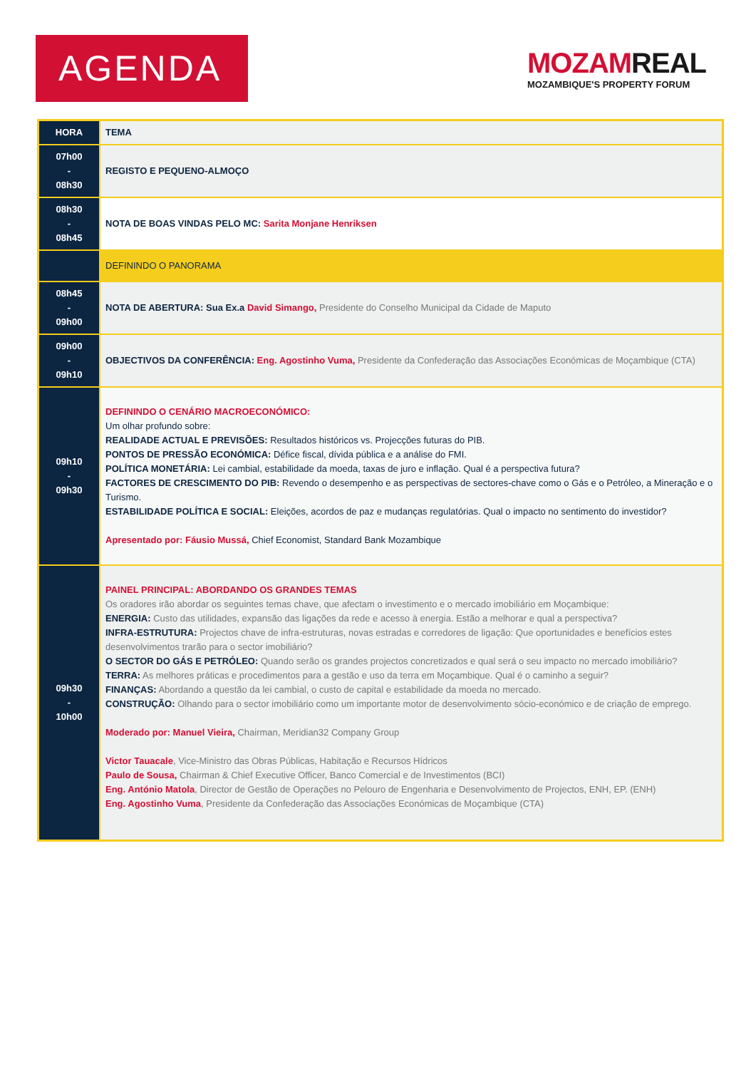AGENDA
MOZAMREAL
MOZAMBIQUE'S PROPERTY FORUM
| HORA | TEMA |
| --- | --- |
| 07h00 - 08h30 | REGISTO E PEQUENO-ALMOÇO |
| 08h30 - 08h45 | NOTA DE BOAS VINDAS PELO MC: Sarita Monjane Henriksen |
| | DEFININDO O PANORAMA |
| 08h45 - 09h00 | NOTA DE ABERTURA: Sua Ex.a David Simango, Presidente do Conselho Municipal da Cidade de Maputo |
| 09h00 - 09h10 | OBJECTIVOS DA CONFERÊNCIA: Eng. Agostinho Vuma, Presidente da Confederação das Associações Económicas de Moçambique (CTA) |
| 09h10 - 09h30 | DEFININDO O CENÁRIO MACROECONÓMICO: Um olhar profundo sobre: REALIDADE ACTUAL E PREVISÕES: Resultados históricos vs. Projecções futuras do PIB. PONTOS DE PRESSÃO ECONÓMICA: Défice fiscal, dívida pública e a análise do FMI. POLÍTICA MONETÁRIA: Lei cambial, estabilidade da moeda, taxas de juro e inflação. Qual é a perspectiva futura? FACTORES DE CRESCIMENTO DO PIB: Revendo o desempenho e as perspectivas de sectores-chave como o Gás e o Petróleo, a Mineração e o Turismo. ESTABILIDADE POLÍTICA E SOCIAL: Eleições, acordos de paz e mudanças regulatórias. Qual o impacto no sentimento do investidor? Apresentado por: Fáusio Mussá, Chief Economist, Standard Bank Mozambique |
| 09h30 - 10h00 | PAINEL PRINCIPAL: ABORDANDO OS GRANDES TEMAS Os oradores irão abordar os seguintes temas chave, que afectam o investimento e o mercado imobiliário em Moçambique: ENERGIA: Custo das utilidades, expansão das ligações da rede e acesso à energia. Estão a melhorar e qual a perspectiva? INFRA-ESTRUTURA: Projectos chave de infra-estruturas, novas estradas e corredores de ligação: Que oportunidades e benefícios estes desenvolvimentos trarão para o sector imobiliário? O SECTOR DO GÁS E PETRÓLEO: Quando serão os grandes projectos concretizados e qual será o seu impacto no mercado imobiliário? TERRA: As melhores práticas e procedimentos para a gestão e uso da terra em Moçambique. Qual é o caminho a seguir? FINANÇAS: Abordando a questão da lei cambial, o custo de capital e estabilidade da moeda no mercado. CONSTRUÇÃO: Olhando para o sector imobiliário como um importante motor de desenvolvimento sócio-económico e de criação de emprego. Moderado por: Manuel Vieira, Chairman, Meridian32 Company Group Victor Tauacale , Vice-Ministro das Obras Públicas, Habitação e Recursos Hídricos Paulo de Sousa, Chairman & Chief Executive Officer, Banco Comercial e de Investimentos (BCI) Eng. António Matola , Director de Gestão de Operações no Pelouro de Engenharia e Desenvolvimento de Projectos, ENH, EP. (ENH) Eng. Agostinho Vuma , Presidente da Confederação das Associações Económicas de Moçambique (CTA) |